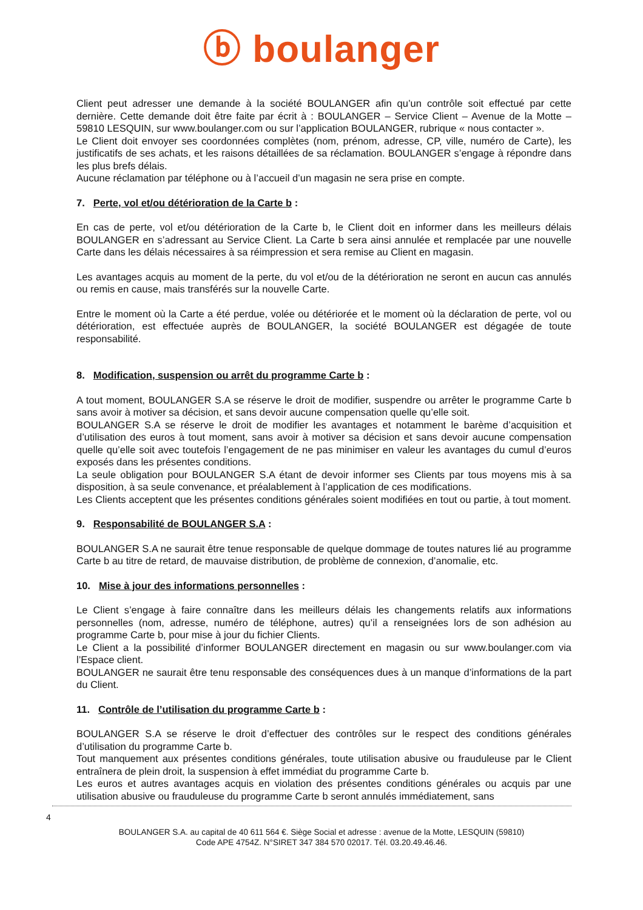ⓑ boulanger
Client peut adresser une demande à la société BOULANGER afin qu’un contrôle soit effectué par cette dernière. Cette demande doit être faite par écrit à : BOULANGER – Service Client – Avenue de la Motte – 59810 LESQUIN, sur www.boulanger.com ou sur l’application BOULANGER, rubrique « nous contacter ».
Le Client doit envoyer ses coordonnées complètes (nom, prénom, adresse, CP, ville, numéro de Carte), les justificatifs de ses achats, et les raisons détaillées de sa réclamation. BOULANGER s’engage à répondre dans les plus brefs délais.
Aucune réclamation par téléphone ou à l’accueil d’un magasin ne sera prise en compte.
7. Perte, vol et/ou détérioration de la Carte b :
En cas de perte, vol et/ou détérioration de la Carte b, le Client doit en informer dans les meilleurs délais BOULANGER en s’adressant au Service Client. La Carte b sera ainsi annulée et remplacée par une nouvelle Carte dans les délais nécessaires à sa réimpression et sera remise au Client en magasin.
Les avantages acquis au moment de la perte, du vol et/ou de la détérioration ne seront en aucun cas annulés ou remis en cause, mais transférés sur la nouvelle Carte.
Entre le moment où la Carte a été perdue, volée ou détériorée et le moment où la déclaration de perte, vol ou détérioration, est effectuée auprès de BOULANGER, la société BOULANGER est dégagée de toute responsabilité.
8. Modification, suspension ou arrêt du programme Carte b :
A tout moment, BOULANGER S.A se réserve le droit de modifier, suspendre ou arrêter le programme Carte b sans avoir à motiver sa décision, et sans devoir aucune compensation quelle qu’elle soit.
BOULANGER S.A se réserve le droit de modifier les avantages et notamment le barème d’acquisition et d’utilisation des euros à tout moment, sans avoir à motiver sa décision et sans devoir aucune compensation quelle qu’elle soit avec toutefois l’engagement de ne pas minimiser en valeur les avantages du cumul d’euros exposés dans les présentes conditions.
La seule obligation pour BOULANGER S.A étant de devoir informer ses Clients par tous moyens mis à sa disposition, à sa seule convenance, et préalablement à l’application de ces modifications.
Les Clients acceptent que les présentes conditions générales soient modifiées en tout ou partie, à tout moment.
9. Responsabilité de BOULANGER S.A :
BOULANGER S.A ne saurait être tenue responsable de quelque dommage de toutes natures lié au programme Carte b au titre de retard, de mauvaise distribution, de problème de connexion, d’anomalie, etc.
10. Mise à jour des informations personnelles :
Le Client s’engage à faire connaître dans les meilleurs délais les changements relatifs aux informations personnelles (nom, adresse, numéro de téléphone, autres) qu’il a renseignées lors de son adhésion au programme Carte b, pour mise à jour du fichier Clients.
Le Client a la possibilité d’informer BOULANGER directement en magasin ou sur www.boulanger.com via l’Espace client.
BOULANGER ne saurait être tenu responsable des conséquences dues à un manque d’informations de la part du Client.
11. Contrôle de l’utilisation du programme Carte b :
BOULANGER S.A se réserve le droit d’effectuer des contrôles sur le respect des conditions générales d’utilisation du programme Carte b.
Tout manquement aux présentes conditions générales, toute utilisation abusive ou frauduleuse par le Client entraînera de plein droit, la suspension à effet immédiat du programme Carte b.
Les euros et autres avantages acquis en violation des présentes conditions générales ou acquis par une utilisation abusive ou frauduleuse du programme Carte b seront annulés immédiatement, sans
4
BOULANGER S.A. au capital de 40 611 564 €. Siège Social et adresse : avenue de la Motte, LESQUIN (59810)
Code APE 4754Z. N°SIRET 347 384 570 02017. Tél. 03.20.49.46.46.